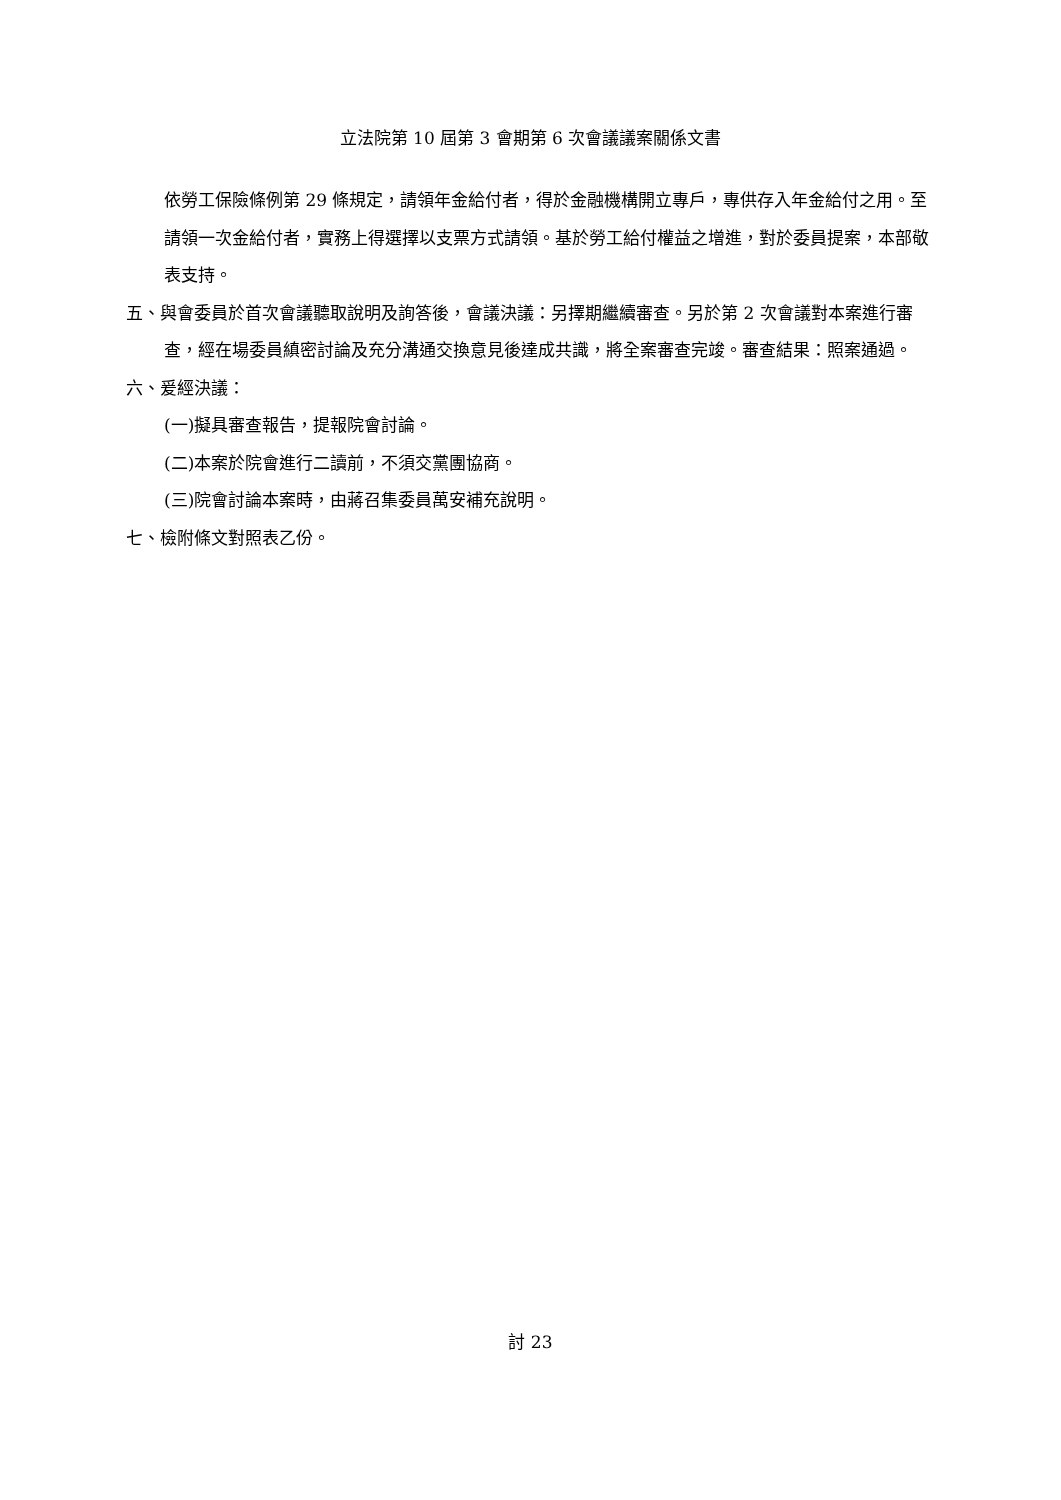立法院第 10 屆第 3 會期第 6 次會議議案關係文書
依勞工保險條例第 29 條規定，請領年金給付者，得於金融機構開立專戶，專供存入年金給付之用。至請領一次金給付者，實務上得選擇以支票方式請領。基於勞工給付權益之增進，對於委員提案，本部敬表支持。
五、與會委員於首次會議聽取說明及詢答後，會議決議：另擇期繼續審查。另於第 2 次會議對本案進行審查，經在場委員縝密討論及充分溝通交換意見後達成共識，將全案審查完竣。審查結果：照案通過。
六、爰經決議：
(一)擬具審查報告，提報院會討論。
(二)本案於院會進行二讀前，不須交黨團協商。
(三)院會討論本案時，由蔣召集委員萬安補充說明。
七、檢附條文對照表乙份。
討 23